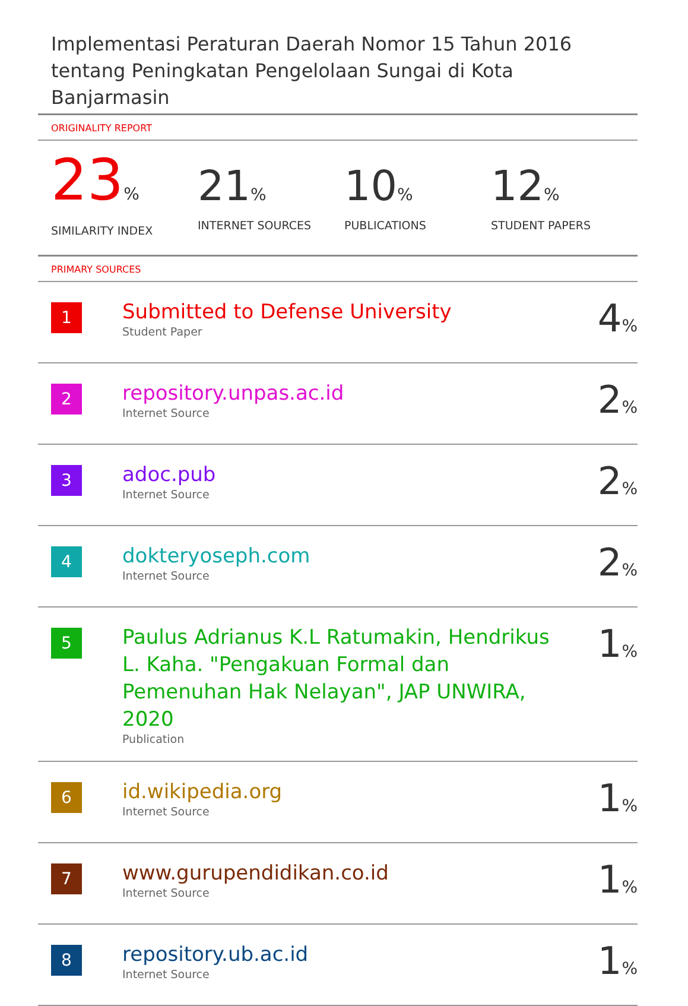Implementasi Peraturan Daerah Nomor 15 Tahun 2016 tentang Peningkatan Pengelolaan Sungai di Kota Banjarmasin
ORIGINALITY REPORT
23%
SIMILARITY INDEX
21%
INTERNET SOURCES
10%
PUBLICATIONS
12%
STUDENT PAPERS
PRIMARY SOURCES
| 1 | Submitted to Defense University Student Paper | 4 % |
| 2 | repository.unpas.ac.id Internet Source | 2 % |
| 3 | adoc.pub Internet Source | 2 % |
| 4 | dokteryoseph.com Internet Source | 2 % |
| 5 | Paulus Adrianus K.L Ratumakin, Hendrikus L. Kaha. "Pengakuan Formal dan Pemenuhan Hak Nelayan", JAP UNWIRA, 2020 Publication | 1 % |
| 6 | id.wikipedia.org Internet Source | 1 % |
| 7 | www.gurupendidikan.co.id Internet Source | 1 % |
| 8 | repository.ub.ac.id Internet Source | 1 % |